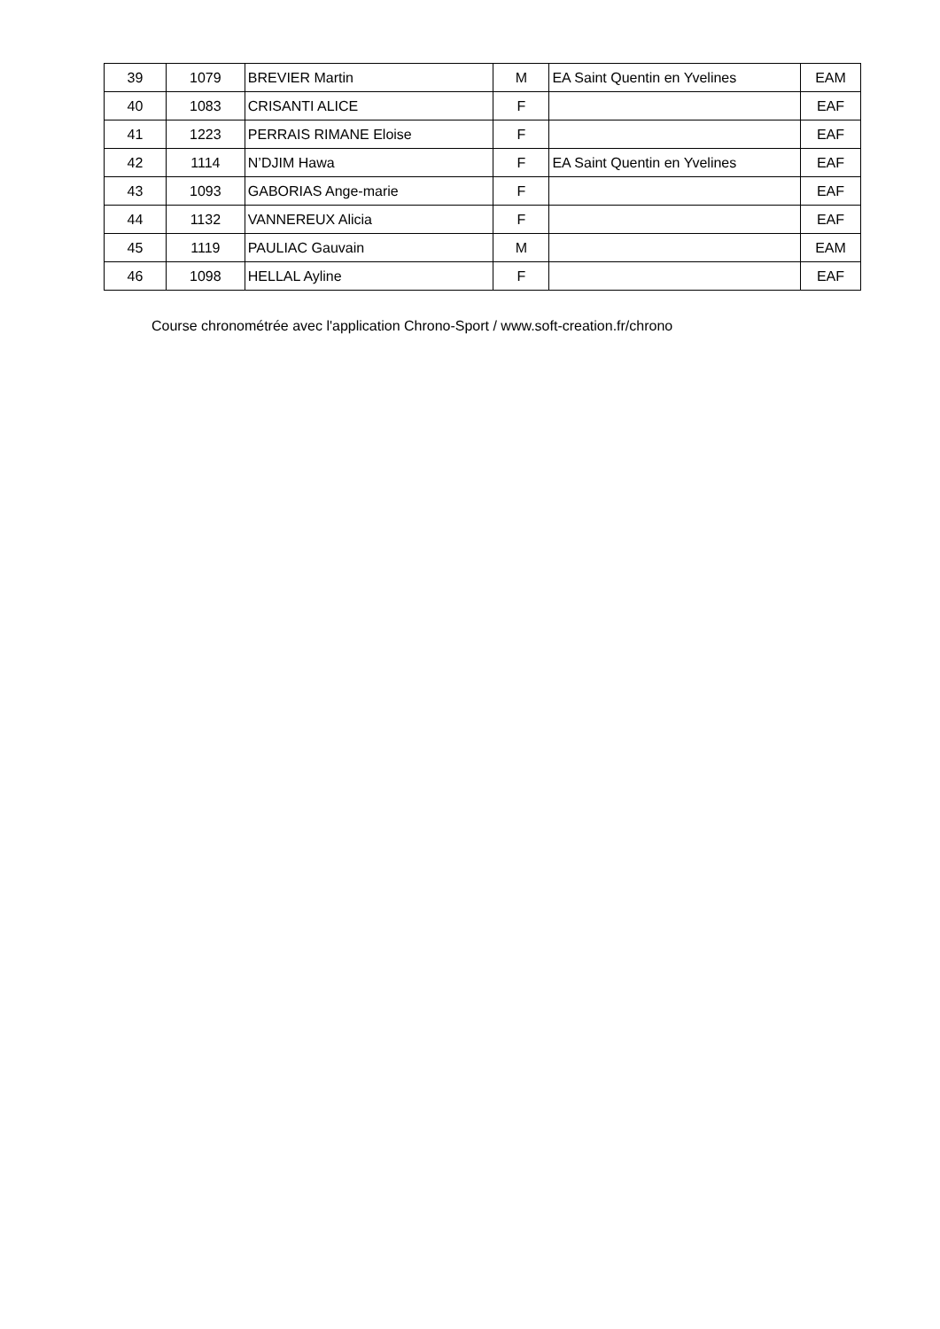| 39 | 1079 | BREVIER Martin | M | EA Saint Quentin en Yvelines | EAM |
| 40 | 1083 | CRISANTI ALICE | F | | EAF |
| 41 | 1223 | PERRAIS RIMANE Eloise | F | | EAF |
| 42 | 1114 | N’DJIM Hawa | F | EA Saint Quentin en Yvelines | EAF |
| 43 | 1093 | GABORIAS Ange-marie | F | | EAF |
| 44 | 1132 | VANNEREUX Alicia | F | | EAF |
| 45 | 1119 | PAULIAC Gauvain | M | | EAM |
| 46 | 1098 | HELLAL Ayline | F | | EAF |
Course chronométrée avec l'application Chrono-Sport / www.soft-creation.fr/chrono